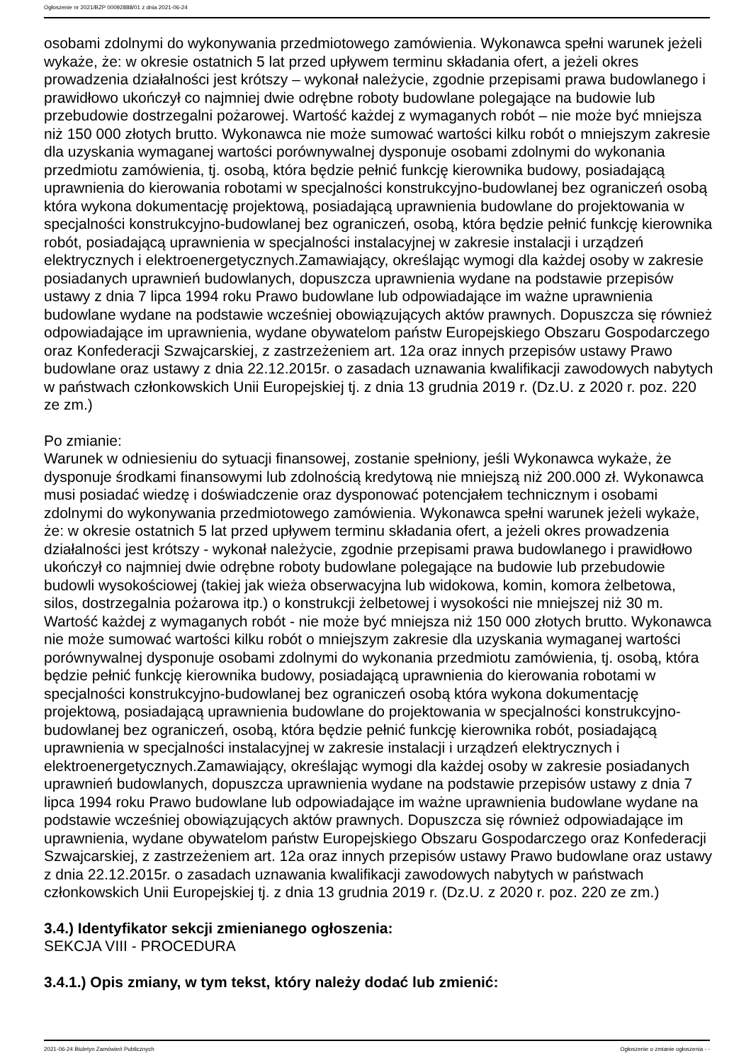Ogłoszenie nr 2021/BZP 00092888/01 z dnia 2021-06-24
osobami zdolnymi do wykonywania przedmiotowego zamówienia. Wykonawca spełni warunek jeżeli wykaże, że: w okresie ostatnich 5 lat przed upływem terminu składania ofert, a jeżeli okres prowadzenia działalności jest krótszy – wykonał należycie, zgodnie przepisami prawa budowlanego i prawidłowo ukończył co najmniej dwie odrębne roboty budowlane polegające na budowie lub przebudowie dostrzegalni pożarowej. Wartość każdej z wymaganych robót – nie może być mniejsza niż 150 000 złotych brutto. Wykonawca nie może sumować wartości kilku robót o mniejszym zakresie dla uzyskania wymaganej wartości porównywalnej dysponuje osobami zdolnymi do wykonania przedmiotu zamówienia, tj. osobą, która będzie pełnić funkcję kierownika budowy, posiadającą uprawnienia do kierowania robotami w specjalności konstrukcyjno-budowlanej bez ograniczeń osobą która wykona dokumentację projektową, posiadającą uprawnienia budowlane do projektowania w specjalności konstrukcyjno-budowlanej bez ograniczeń, osobą, która będzie pełnić funkcję kierownika robót, posiadającą uprawnienia w specjalności instalacyjnej w zakresie instalacji i urządzeń elektrycznych i elektroenergetycznych.Zamawiający, określając wymogi dla każdej osoby w zakresie posiadanych uprawnień budowlanych, dopuszcza uprawnienia wydane na podstawie przepisów ustawy z dnia 7 lipca 1994 roku Prawo budowlane lub odpowiadające im ważne uprawnienia budowlane wydane na podstawie wcześniej obowiązujących aktów prawnych. Dopuszcza się również odpowiadające im uprawnienia, wydane obywatelom państw Europejskiego Obszaru Gospodarczego oraz Konfederacji Szwajcarskiej, z zastrzeżeniem art. 12a oraz innych przepisów ustawy Prawo budowlane oraz ustawy z dnia 22.12.2015r. o zasadach uznawania kwalifikacji zawodowych nabytych w państwach członkowskich Unii Europejskiej tj. z dnia 13 grudnia 2019 r. (Dz.U. z 2020 r. poz. 220 ze zm.)
Po zmianie:
Warunek w odniesieniu do sytuacji finansowej, zostanie spełniony, jeśli Wykonawca wykaże, że dysponuje środkami finansowymi lub zdolnością kredytową nie mniejszą niż 200.000 zł. Wykonawca musi posiadać wiedzę i doświadczenie oraz dysponować potencjałem technicznym i osobami zdolnymi do wykonywania przedmiotowego zamówienia. Wykonawca spełni warunek jeżeli wykaże, że: w okresie ostatnich 5 lat przed upływem terminu składania ofert, a jeżeli okres prowadzenia działalności jest krótszy - wykonał należycie, zgodnie przepisami prawa budowlanego i prawidłowo ukończył co najmniej dwie odrębne roboty budowlane polegające na budowie lub przebudowie budowli wysokościowej (takiej jak wieża obserwacyjna lub widokowa, komin, komora żelbetowa, silos, dostrzegalnia pożarowa itp.) o konstrukcji żelbetowej i wysokości nie mniejszej niż 30 m. Wartość każdej z wymaganych robót - nie może być mniejsza niż 150 000 złotych brutto. Wykonawca nie może sumować wartości kilku robót o mniejszym zakresie dla uzyskania wymaganej wartości porównywalnej dysponuje osobami zdolnymi do wykonania przedmiotu zamówienia, tj. osobą, która będzie pełnić funkcję kierownika budowy, posiadającą uprawnienia do kierowania robotami w specjalności konstrukcyjno-budowlanej bez ograniczeń osobą która wykona dokumentację projektową, posiadającą uprawnienia budowlane do projektowania w specjalności konstrukcyjno-budowlanej bez ograniczeń, osobą, która będzie pełnić funkcję kierownika robót, posiadającą uprawnienia w specjalności instalacyjnej w zakresie instalacji i urządzeń elektrycznych i elektroenergetycznych.Zamawiający, określając wymogi dla każdej osoby w zakresie posiadanych uprawnień budowlanych, dopuszcza uprawnienia wydane na podstawie przepisów ustawy z dnia 7 lipca 1994 roku Prawo budowlane lub odpowiadające im ważne uprawnienia budowlane wydane na podstawie wcześniej obowiązujących aktów prawnych. Dopuszcza się również odpowiadające im uprawnienia, wydane obywatelom państw Europejskiego Obszaru Gospodarczego oraz Konfederacji Szwajcarskiej, z zastrzeżeniem art. 12a oraz innych przepisów ustawy Prawo budowlane oraz ustawy z dnia 22.12.2015r. o zasadach uznawania kwalifikacji zawodowych nabytych w państwach członkowskich Unii Europejskiej tj. z dnia 13 grudnia 2019 r. (Dz.U. z 2020 r. poz. 220 ze zm.)
3.4.) Identyfikator sekcji zmienianego ogłoszenia:
SEKCJA VIII - PROCEDURA
3.4.1.) Opis zmiany, w tym tekst, który należy dodać lub zmienić:
2021-06-24 Biuletyn Zamówień Publicznych Ogłoszenie o zmianie ogłoszenia - -